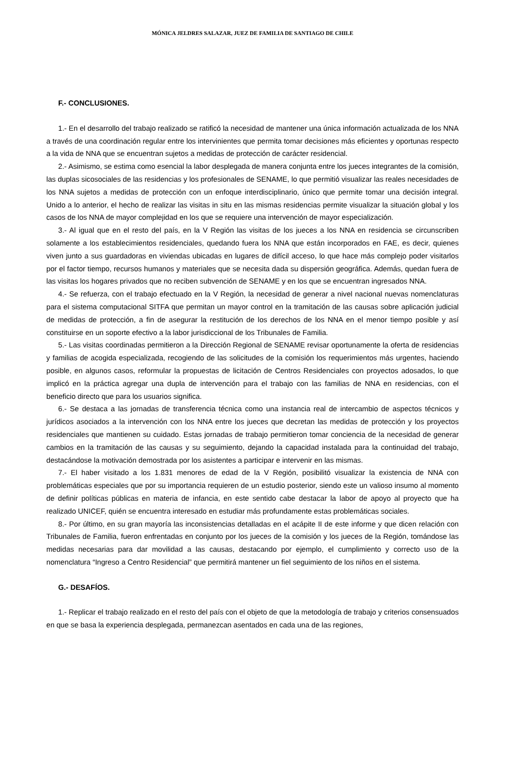MÓNICA JELDRES SALAZAR, JUEZ DE FAMILIA DE SANTIAGO DE CHILE
F.- CONCLUSIONES.
1.- En el desarrollo del trabajo realizado se ratificó la necesidad de mantener una única información actualizada de los NNA a través de una coordinación regular entre los intervinientes que permita tomar decisiones más eficientes y oportunas respecto a la vida de NNA que se encuentran sujetos a medidas de protección de carácter residencial.
2.- Asimismo, se estima como esencial la labor desplegada de manera conjunta entre los jueces integrantes de la comisión, las duplas sicosociales de las residencias y los profesionales de SENAME, lo que permitió visualizar las reales necesidades de los NNA sujetos a medidas de protección con un enfoque interdisciplinario, único que permite tomar una decisión integral. Unido a lo anterior, el hecho de realizar las visitas in situ en las mismas residencias permite visualizar la situación global y los casos de los NNA de mayor complejidad en los que se requiere una intervención de mayor especialización.
3.- Al igual que en el resto del país, en la V Región las visitas de los jueces a los NNA en residencia se circunscriben solamente a los establecimientos residenciales, quedando fuera los NNA que están incorporados en FAE, es decir, quienes viven junto a sus guardadoras en viviendas ubicadas en lugares de difícil acceso, lo que hace más complejo poder visitarlos por el factor tiempo, recursos humanos y materiales que se necesita dada su dispersión geográfica. Además, quedan fuera de las visitas los hogares privados que no reciben subvención de SENAME y en los que se encuentran ingresados NNA.
4.- Se refuerza, con el trabajo efectuado en la V Región, la necesidad de generar a nivel nacional nuevas nomenclaturas para el sistema computacional SITFA que permitan un mayor control en la tramitación de las causas sobre aplicación judicial de medidas de protección, a fin de asegurar la restitución de los derechos de los NNA en el menor tiempo posible y así constituirse en un soporte efectivo a la labor jurisdiccional de los Tribunales de Familia.
5.- Las visitas coordinadas permitieron a la Dirección Regional de SENAME revisar oportunamente la oferta de residencias y familias de acogida especializada, recogiendo de las solicitudes de la comisión los requerimientos más urgentes, haciendo posible, en algunos casos, reformular la propuestas de licitación de Centros Residenciales con proyectos adosados, lo que implicó en la práctica agregar una dupla de intervención para el trabajo con las familias de NNA en residencias, con el beneficio directo que para los usuarios significa.
6.- Se destaca a las jornadas de transferencia técnica como una instancia real de intercambio de aspectos técnicos y jurídicos asociados a la intervención con los NNA entre los jueces que decretan las medidas de protección y los proyectos residenciales que mantienen su cuidado. Estas jornadas de trabajo permitieron tomar conciencia de la necesidad de generar cambios en la tramitación de las causas y su seguimiento, dejando la capacidad instalada para la continuidad del trabajo, destacándose la motivación demostrada por los asistentes a participar e intervenir en las mismas.
7.- El haber visitado a los 1.831 menores de edad de la V Región, posibilitó visualizar la existencia de NNA con problemáticas especiales que por su importancia requieren de un estudio posterior, siendo este un valioso insumo al momento de definir políticas públicas en materia de infancia, en este sentido cabe destacar la labor de apoyo al proyecto que ha realizado UNICEF, quién se encuentra interesado en estudiar más profundamente estas problemáticas sociales.
8.- Por último, en su gran mayoría las inconsistencias detalladas en el acápite II de este informe y que dicen relación con Tribunales de Familia, fueron enfrentadas en conjunto por los jueces de la comisión y los jueces de la Región, tomándose las medidas necesarias para dar movilidad a las causas, destacando por ejemplo, el cumplimiento y correcto uso de la nomenclatura “Ingreso a Centro Residencial” que permitirá mantener un fiel seguimiento de los niños en el sistema.
G.- DESAFÍOS.
1.- Replicar el trabajo realizado en el resto del país con el objeto de que la metodología de trabajo y criterios consensuados en que se basa la experiencia desplegada, permanezcan asentados en cada una de las regiones,